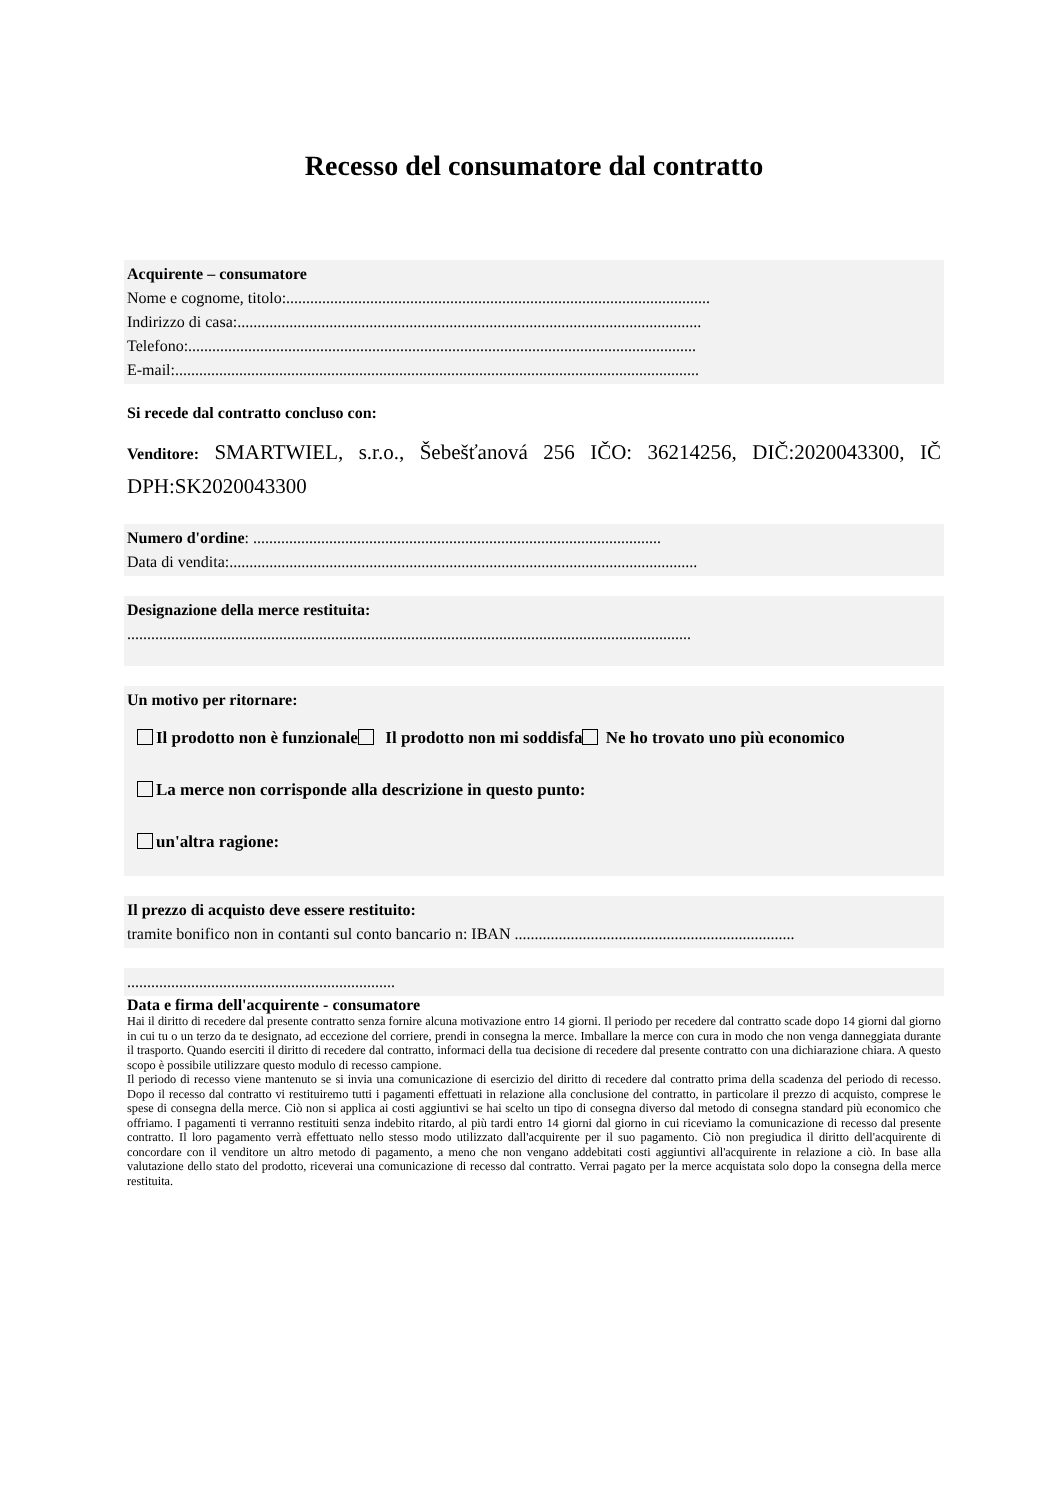Recesso del consumatore dal contratto
Acquirente – consumatore
Nome e cognome, titolo:..........................................................................................................
Indirizzo di casa:....................................................................................................................
Telefono:...............................................................................................................................
E-mail:...................................................................................................................................
Si recede dal contratto concluso con:
Venditore: SMARTWIEL, s.r.o., Šebešťanová 256 IČO: 36214256, DIČ:2020043300, IČ DPH:SK2020043300
Numero d'ordine: ......................................................................................................
Data di vendita:.....................................................................................................................
Designazione della merce restituita:
.............................................................................................................................................
Un motivo per ritornare:
Il prodotto non è funzionale Il prodotto non mi soddisfa Ne ho trovato uno più economico
La merce non corrisponde alla descrizione in questo punto:
un'altra ragione:
Il prezzo di acquisto deve essere restituito:
tramite bonifico non in contanti sul conto bancario n: IBAN ......................................................................
...................................................................
Data e firma dell'acquirente - consumatore
Hai il diritto di recedere dal presente contratto senza fornire alcuna motivazione entro 14 giorni. Il periodo per recedere dal contratto scade dopo 14 giorni dal giorno in cui tu o un terzo da te designato, ad eccezione del corriere, prendi in consegna la merce. Imballare la merce con cura in modo che non venga danneggiata durante il trasporto. Quando eserciti il diritto di recedere dal contratto, informaci della tua decisione di recedere dal presente contratto con una dichiarazione chiara. A questo scopo è possibile utilizzare questo modulo di recesso campione.
Il periodo di recesso viene mantenuto se si invia una comunicazione di esercizio del diritto di recedere dal contratto prima della scadenza del periodo di recesso. Dopo il recesso dal contratto vi restituiremo tutti i pagamenti effettuati in relazione alla conclusione del contratto, in particolare il prezzo di acquisto, comprese le spese di consegna della merce. Ciò non si applica ai costi aggiuntivi se hai scelto un tipo di consegna diverso dal metodo di consegna standard più economico che offriamo. I pagamenti ti verranno restituiti senza indebito ritardo, al più tardi entro 14 giorni dal giorno in cui riceviamo la comunicazione di recesso dal presente contratto. Il loro pagamento verrà effettuato nello stesso modo utilizzato dall'acquirente per il suo pagamento. Ciò non pregiudica il diritto dell'acquirente di concordare con il venditore un altro metodo di pagamento, a meno che non vengano addebitati costi aggiuntivi all'acquirente in relazione a ciò. In base alla valutazione dello stato del prodotto, riceverai una comunicazione di recesso dal contratto. Verrai pagato per la merce acquistata solo dopo la consegna della merce restituita.